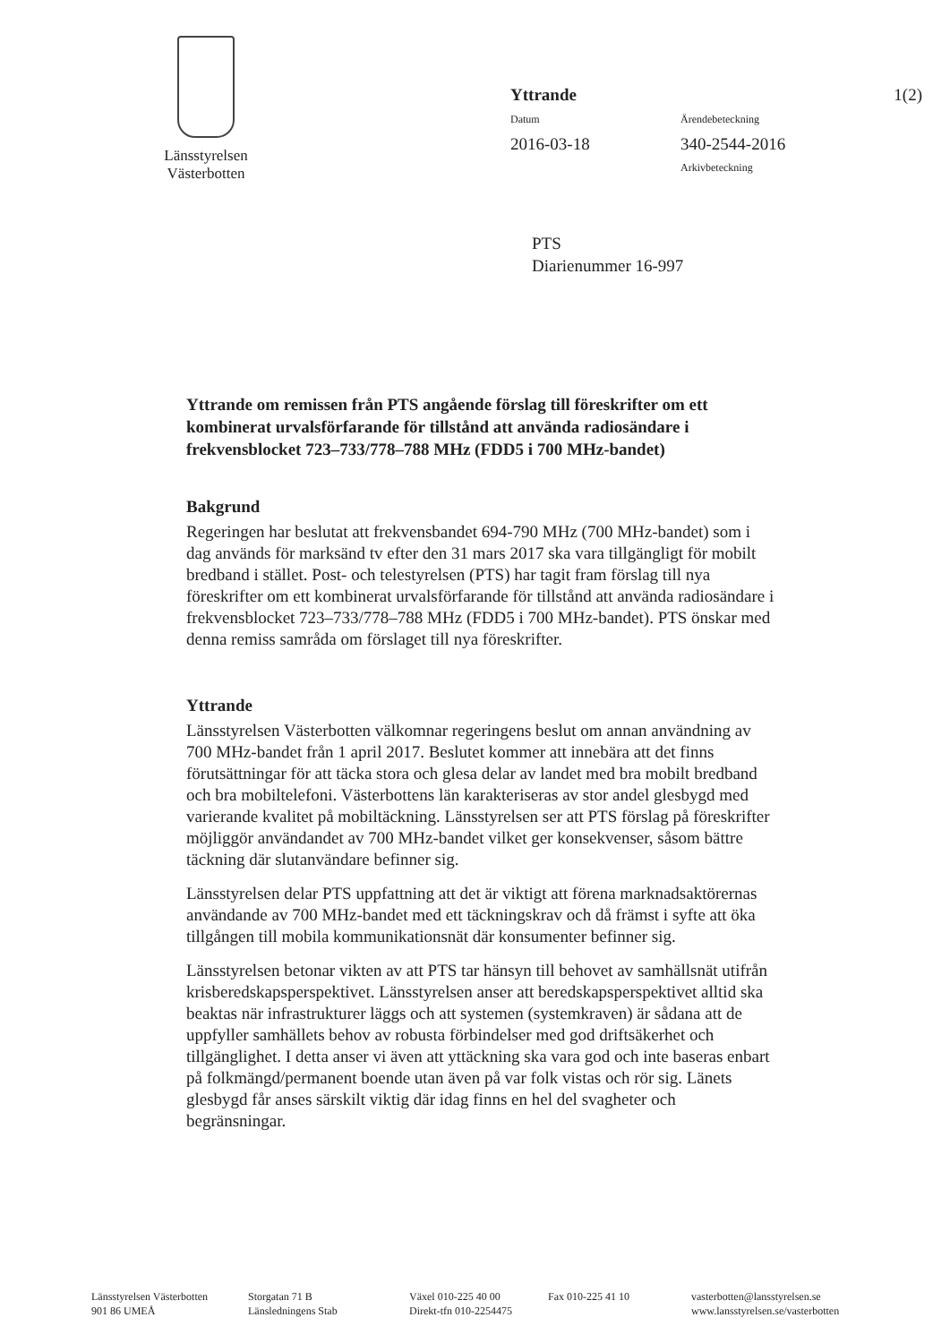Länsstyrelsen
Västerbotten
Yttrande
1(2)
Datum
Ärendebeteckning
2016-03-18
340-2544-2016
Arkivbeteckning
PTS
Diarienummer 16-997
Yttrande om remissen från PTS angående förslag till föreskrifter om ett kombinerat urvalsförfarande för tillstånd att använda radiosändare i frekvensblocket 723–733/778–788 MHz (FDD5 i 700 MHz-bandet)
Bakgrund
Regeringen har beslutat att frekvensbandet 694-790 MHz (700 MHz-bandet) som i dag används för marksänd tv efter den 31 mars 2017 ska vara tillgängligt för mobilt bredband i stället. Post- och telestyrelsen (PTS) har tagit fram förslag till nya föreskrifter om ett kombinerat urvalsförfarande för tillstånd att använda radiosändare i frekvensblocket 723–733/778–788 MHz (FDD5 i 700 MHz-bandet). PTS önskar med denna remiss samråda om förslaget till nya föreskrifter.
Yttrande
Länsstyrelsen Västerbotten välkomnar regeringens beslut om annan användning av 700 MHz-bandet från 1 april 2017. Beslutet kommer att innebära att det finns förutsättningar för att täcka stora och glesa delar av landet med bra mobilt bredband och bra mobiltelefoni. Västerbottens län karakteriseras av stor andel glesbygd med varierande kvalitet på mobiltäckning. Länsstyrelsen ser att PTS förslag på föreskrifter möjliggör användandet av 700 MHz-bandet vilket ger konsekvenser, såsom bättre täckning där slutanvändare befinner sig.
Länsstyrelsen delar PTS uppfattning att det är viktigt att förena marknadsaktörernas användande av 700 MHz-bandet med ett täckningskrav och då främst i syfte att öka tillgången till mobila kommunikationsnät där konsumenter befinner sig.
Länsstyrelsen betonar vikten av att PTS tar hänsyn till behovet av samhällsnät utifrån krisberedskapsperspektivet. Länsstyrelsen anser att beredskapsperspektivet alltid ska beaktas när infrastrukturer läggs och att systemen (systemkraven) är sådana att de uppfyller samhällets behov av robusta förbindelser med god driftsäkerhet och tillgänglighet. I detta anser vi även att yttäckning ska vara god och inte baseras enbart på folkmängd/permanent boende utan även på var folk vistas och rör sig. Länets glesbygd får anses särskilt viktig där idag finns en hel del svagheter och begränsningar.
Länsstyrelsen Västerbotten
901 86 UMEÅ
Storgatan 71 B
Länsledningens Stab
Växel 010-225 40 00
Direkt-tfn 010-2254475
Fax 010-225 41 10 vasterbotten@lansstyrelsen.se
www.lansstyrelsen.se/vasterbotten